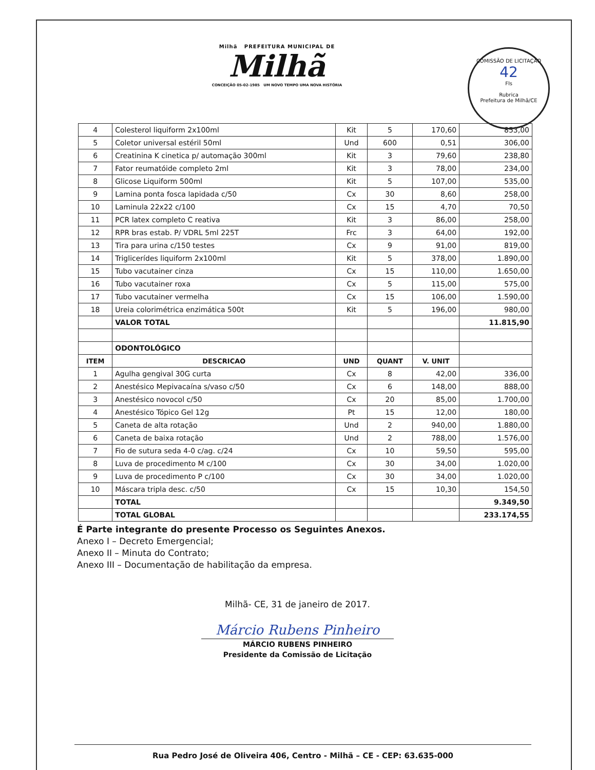Milhã PREFEITURA MUNICIPAL DE
Milhã
CONCEIÇÃO 05-02-1985 UM NOVO TEMPO UMA NOVA HISTÓRIA
COMISSÃO DE LICITAÇÃO
42
Fls
Rubrica
Prefeitura de Milhã/CE
| 4 | Colesterol liquiform 2x100ml | Kit | 5 | 170,60 | 853,00 |
| 5 | Coletor universal estéril 50ml | Und | 600 | 0,51 | 306,00 |
| 6 | Creatinina K cinetica p/ automação 300ml | Kit | 3 | 79,60 | 238,80 |
| 7 | Fator reumatóide completo 2ml | Kit | 3 | 78,00 | 234,00 |
| 8 | Glicose Liquiform 500ml | Kit | 5 | 107,00 | 535,00 |
| 9 | Lamina ponta fosca lapidada c/50 | Cx | 30 | 8,60 | 258,00 |
| 10 | Laminula 22x22 c/100 | Cx | 15 | 4,70 | 70,50 |
| 11 | PCR latex completo C reativa | Kit | 3 | 86,00 | 258,00 |
| 12 | RPR bras estab. P/ VDRL 5ml 225T | Frc | 3 | 64,00 | 192,00 |
| 13 | Tira para urina c/150 testes | Cx | 9 | 91,00 | 819,00 |
| 14 | Triglicerídes liquiform 2x100ml | Kit | 5 | 378,00 | 1.890,00 |
| 15 | Tubo vacutainer cinza | Cx | 15 | 110,00 | 1.650,00 |
| 16 | Tubo vacutainer roxa | Cx | 5 | 115,00 | 575,00 |
| 17 | Tubo vacutainer vermelha | Cx | 15 | 106,00 | 1.590,00 |
| 18 | Ureia colorimétrica enzimática 500t | Kit | 5 | 196,00 | 980,00 |
| | VALOR TOTAL | | | | 11.815,90 |
| | ODONTOLÓGICO | | | | |
| ITEM | DESCRICAO | UND | QUANT | V. UNIT | |
| 1 | Agulha gengival 30G curta | Cx | 8 | 42,00 | 336,00 |
| 2 | Anestésico Mepivacaína s/vaso c/50 | Cx | 6 | 148,00 | 888,00 |
| 3 | Anestésico novocol c/50 | Cx | 20 | 85,00 | 1.700,00 |
| 4 | Anestésico Tópico Gel 12g | Pt | 15 | 12,00 | 180,00 |
| 5 | Caneta de alta rotação | Und | 2 | 940,00 | 1.880,00 |
| 6 | Caneta de baixa rotação | Und | 2 | 788,00 | 1.576,00 |
| 7 | Fio de sutura seda 4-0 c/ag. c/24 | Cx | 10 | 59,50 | 595,00 |
| 8 | Luva de procedimento M c/100 | Cx | 30 | 34,00 | 1.020,00 |
| 9 | Luva de procedimento P c/100 | Cx | 30 | 34,00 | 1.020,00 |
| 10 | Máscara tripla desc. c/50 | Cx | 15 | 10,30 | 154,50 |
| | TOTAL | | | | 9.349,50 |
| | TOTAL GLOBAL | | | | 233.174,55 |
É Parte integrante do presente Processo os Seguintes Anexos.
Anexo I – Decreto Emergencial;
Anexo II – Minuta do Contrato;
Anexo III – Documentação de habilitação da empresa.
Milhã- CE, 31 de janeiro de 2017.
Márcio Rubens Pinheiro
MÁRCIO RUBENS PINHEIRO
Presidente da Comissão de Licitação
Rua Pedro José de Oliveira 406, Centro - Milhã – CE - CEP: 63.635-000